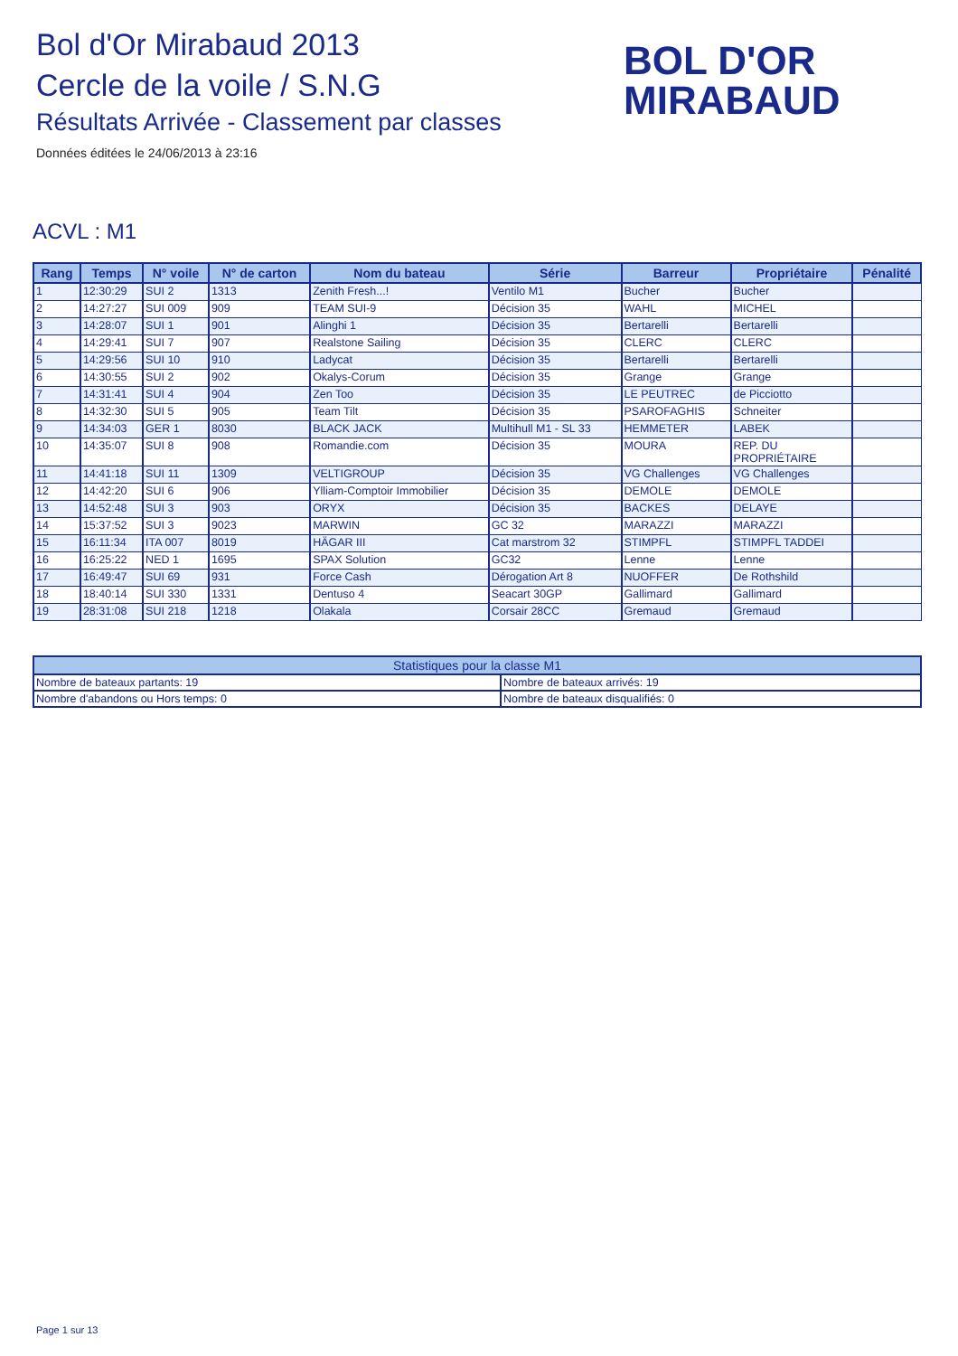Bol d'Or Mirabaud 2013
Cercle de la voile / S.N.G
Résultats Arrivée - Classement par classes
Données éditées le 24/06/2013 à 23:16
BOL D'OR
MIRABAUD
ACVL : M1
| Rang | Temps | N° voile | N° de carton | Nom du bateau | Série | Barreur | Propriétaire | Pénalité |
| --- | --- | --- | --- | --- | --- | --- | --- | --- |
| 1 | 12:30:29 | SUI 2 | 1313 | Zenith Fresh...! | Ventilo M1 | Bucher | Bucher | |
| 2 | 14:27:27 | SUI 009 | 909 | TEAM SUI-9 | Décision 35 | WAHL | MICHEL | |
| 3 | 14:28:07 | SUI 1 | 901 | Alinghi 1 | Décision 35 | Bertarelli | Bertarelli | |
| 4 | 14:29:41 | SUI 7 | 907 | Realstone Sailing | Décision 35 | CLERC | CLERC | |
| 5 | 14:29:56 | SUI 10 | 910 | Ladycat | Décision 35 | Bertarelli | Bertarelli | |
| 6 | 14:30:55 | SUI 2 | 902 | Okalys-Corum | Décision 35 | Grange | Grange | |
| 7 | 14:31:41 | SUI 4 | 904 | Zen Too | Décision 35 | LE PEUTREC | de Picciotto | |
| 8 | 14:32:30 | SUI 5 | 905 | Team Tilt | Décision 35 | PSAROFAGHIS | Schneiter | |
| 9 | 14:34:03 | GER 1 | 8030 | BLACK JACK | Multihull M1 - SL 33 | HEMMETER | LABEK | |
| 10 | 14:35:07 | SUI 8 | 908 | Romandie.com | Décision 35 | MOURA | REP. DU PROPRIÉTAIRE | |
| 11 | 14:41:18 | SUI 11 | 1309 | VELTIGROUP | Décision 35 | VG Challenges | VG Challenges | |
| 12 | 14:42:20 | SUI 6 | 906 | Ylliam-Comptoir Immobilier | Décision 35 | DEMOLE | DEMOLE | |
| 13 | 14:52:48 | SUI 3 | 903 | ORYX | Décision 35 | BACKES | DELAYE | |
| 14 | 15:37:52 | SUI 3 | 9023 | MARWIN | GC 32 | MARAZZI | MARAZZI | |
| 15 | 16:11:34 | ITA 007 | 8019 | HÄGAR III | Cat marstrom 32 | STIMPFL | STIMPFL TADDEI | |
| 16 | 16:25:22 | NED 1 | 1695 | SPAX Solution | GC32 | Lenne | Lenne | |
| 17 | 16:49:47 | SUI 69 | 931 | Force Cash | Dérogation Art 8 | NUOFFER | De Rothshild | |
| 18 | 18:40:14 | SUI 330 | 1331 | Dentuso 4 | Seacart 30GP | Gallimard | Gallimard | |
| 19 | 28:31:08 | SUI 218 | 1218 | Olakala | Corsair 28CC | Gremaud | Gremaud | |
| Statistiques pour la classe M1 | |
| Nombre de bateaux partants: 19 | Nombre de bateaux arrivés: 19 |
| Nombre d'abandons ou Hors temps: 0 | Nombre de bateaux disqualifiés: 0 |
Page 1 sur 13